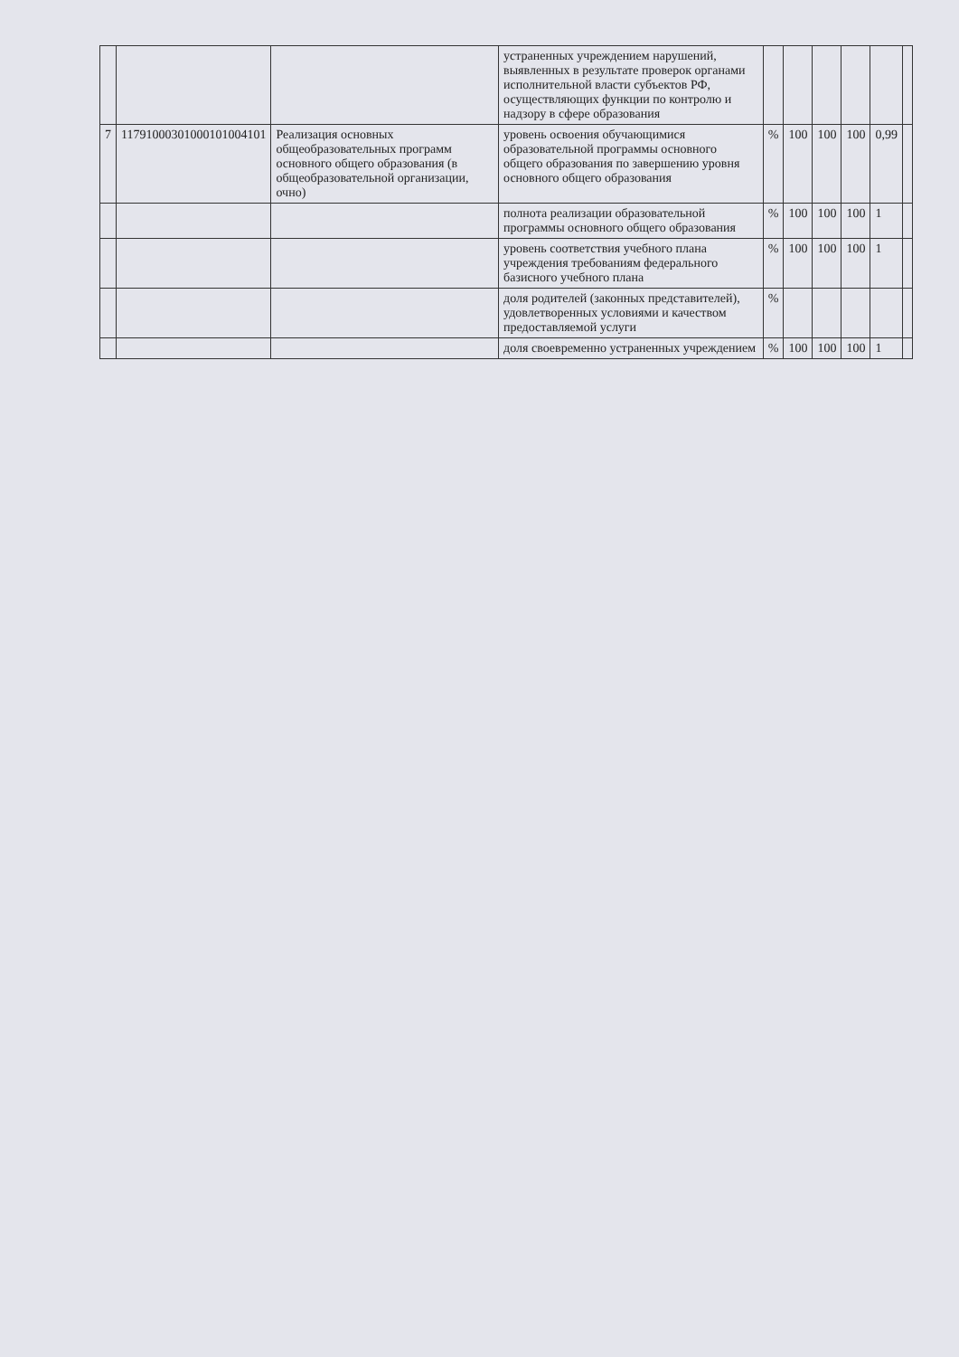| | | | устраненных учреждением нарушений, выявленных в результате проверок органами исполнительной власти субъектов РФ, осуществляющих функции по контролю и надзору в сфере образования | | | | | | |
| 7 | 11791000301000101004101 | Реализация основных общеобразовательных программ основного общего образования (в общеобразовательной организации, очно) | уровень освоения обучающимися образовательной программы основного общего образования по завершению уровня основного общего образования | % | 100 | 100 | 100 | 0,99 | |
| | | | полнота реализации образовательной программы основного общего образования | % | 100 | 100 | 100 | 1 | |
| | | | уровень соответствия учебного плана учреждения требованиям федерального базисного учебного плана | % | 100 | 100 | 100 | 1 | |
| | | | доля родителей (законных представителей), удовлетворенных условиями и качеством предоставляемой услуги | % | | | | | |
| | | | доля своевременно устраненных учреждением | % | 100 | 100 | 100 | 1 | |